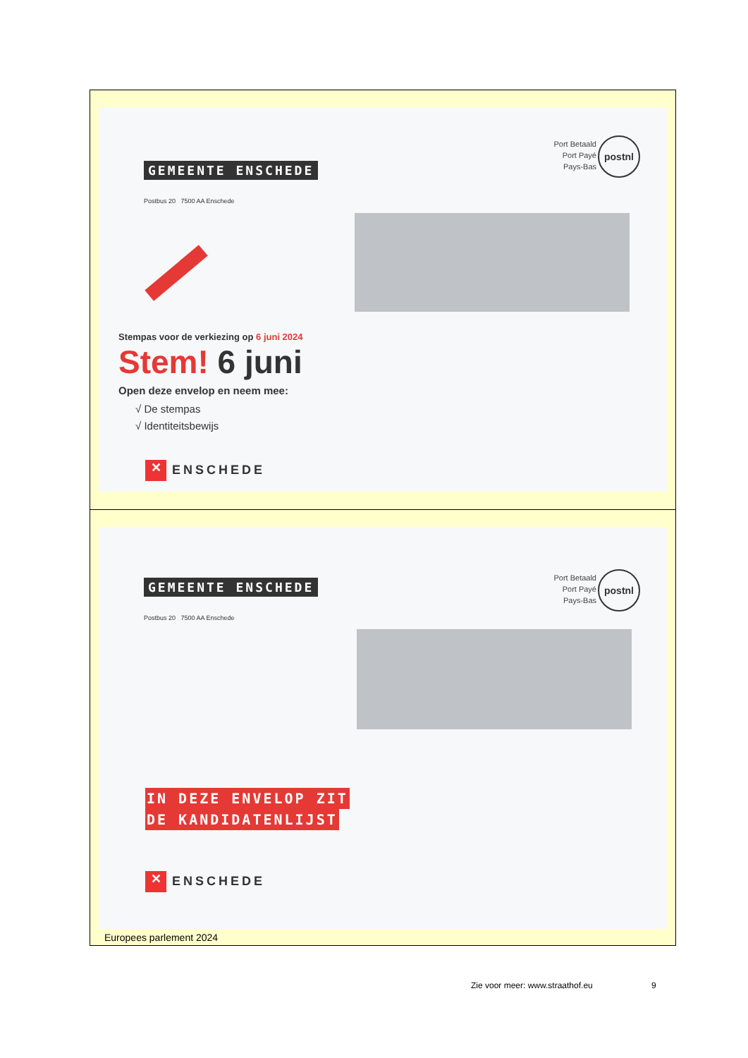GEMEENTE ENSCHEDE
Postbus 20 7500 AA Enschede
Port Betaald
Port Payé
Pays-Bas
postnl
Stempas voor de verkiezing op 6 juni 2024
Stem! 6 juni
Open deze envelop en neem mee:
√ De stempas
√ Identiteitsbewijs
✕ ENSCHEDE
GEMEENTE ENSCHEDE
Postbus 20 7500 AA Enschede
Port Betaald
Port Payé
Pays-Bas
postnl
IN DEZE ENVELOP ZIT
DE KANDIDATENLIJST
✕ ENSCHEDE
Europees parlement 2024
Zie voor meer: www.straathof.eu
9